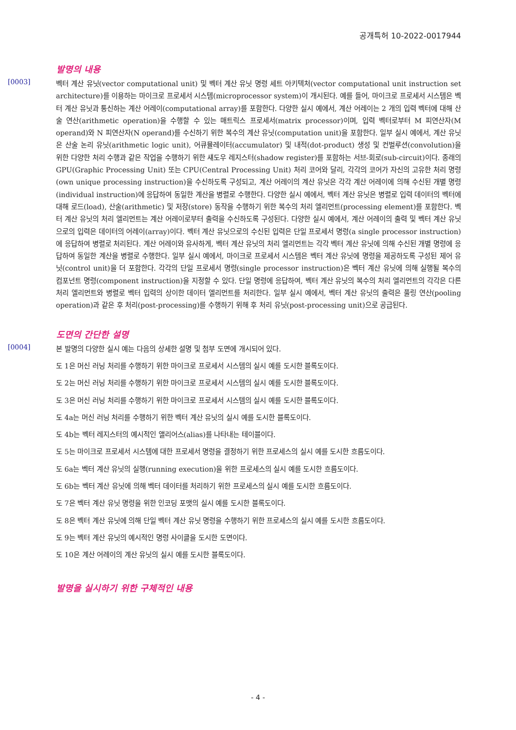공개특허 10-2022-0017944
발명의 내용
[0003]
벡터 계산 유닛(vector computational unit) 및 벡터 계산 유닛 명령 세트 아키텍처(vector computational unit instruction set architecture)를 이용하는 마이크로 프로세서 시스템(microprocessor system)이 개시된다. 예를 들어, 마이크로 프로세서 시스템은 벡터 계산 유닛과 통신하는 계산 어레이(computational array)를 포함한다. 다양한 실시 예에서, 계산 어레이는 2 개의 입력 벡터에 대해 산술 연산(arithmetic operation)을 수행할 수 있는 매트릭스 프로세서(matrix processor)이며, 입력 벡터로부터 M 피연산자(M operand)와 N 피연산자(N operand)를 수신하기 위한 복수의 계산 유닛(computation unit)을 포함한다. 일부 실시 예에서, 계산 유닛은 산술 논리 유닛(arithmetic logic unit), 어큐뮬레이터(accumulator) 및 내적(dot-product) 생성 및 컨벌루션(convolution)을 위한 다양한 처리 수행과 같은 작업을 수행하기 위한 섀도우 레지스터(shadow register)를 포함하는 서브-회로(sub-circuit)이다. 종래의 GPU(Graphic Processing Unit) 또는 CPU(Central Processing Unit) 처리 코어와 달리, 각각의 코어가 자신의 고유한 처리 명령(own unique processing instruction)을 수신하도록 구성되고, 계산 어레이의 계산 유닛은 각각 계산 어레이에 의해 수신된 개별 명령(individual instruction)에 응답하여 동일한 계산을 병렬로 수행한다. 다양한 실시 예에서, 벡터 계산 유닛은 병렬로 입력 데이터의 벡터에 대해 로드(load), 산술(arithmetic) 및 저장(store) 동작을 수행하기 위한 복수의 처리 엘리먼트(processing element)를 포함한다. 벡터 계산 유닛의 처리 엘리먼트는 계산 어레이로부터 출력을 수신하도록 구성된다. 다양한 실시 예에서, 계산 어레이의 출력 및 벡터 계산 유닛으로의 입력은 데이터의 어레이(array)이다. 벡터 계산 유닛으로의 수신된 입력은 단일 프로세서 명령(a single processor instruction)에 응답하여 병렬로 처리된다. 계산 어레이와 유사하게, 벡터 계산 유닛의 처리 엘리먼트는 각각 벡터 계산 유닛에 의해 수신된 개별 명령에 응답하여 동일한 계산을 병렬로 수행한다. 일부 실시 예에서, 마이크로 프로세서 시스템은 벡터 계산 유닛에 명령을 제공하도록 구성된 제어 유닛(control unit)을 더 포함한다. 각각의 단일 프로세서 명령(single processor instruction)은 벡터 계산 유닛에 의해 실행될 복수의 컴포넌트 명령(component instruction)을 지정할 수 있다. 단일 명령에 응답하여, 벡터 계산 유닛의 복수의 처리 엘리먼트의 각각은 다른 처리 엘리먼트와 병렬로 벡터 입력의 상이한 데이터 엘리먼트를 처리한다. 일부 실시 예에서, 벡터 계산 유닛의 출력은 풀링 연산(pooling operation)과 같은 후 처리(post-processing)를 수행하기 위해 후 처리 유닛(post-processing unit)으로 공급된다.
도면의 간단한 설명
[0004]
본 발명의 다양한 실시 예는 다음의 상세한 설명 및 첨부 도면에 개시되어 있다.
도 1은 머신 러닝 처리를 수행하기 위한 마이크로 프로세서 시스템의 실시 예를 도시한 블록도이다.
도 2는 머신 러닝 처리를 수행하기 위한 마이크로 프로세서 시스템의 실시 예를 도시한 블록도이다.
도 3은 머신 러닝 처리를 수행하기 위한 마이크로 프로세서 시스템의 실시 예를 도시한 블록도이다.
도 4a는 머신 러닝 처리를 수행하기 위한 벡터 계산 유닛의 실시 예를 도시한 블록도이다.
도 4b는 벡터 레지스터의 예시적인 앨리어스(alias)를 나타내는 테이블이다.
도 5는 마이크로 프로세서 시스템에 대한 프로세서 명령을 결정하기 위한 프로세스의 실시 예를 도시한 흐름도이다.
도 6a는 벡터 계산 유닛의 실행(running execution)을 위한 프로세스의 실시 예를 도시한 흐름도이다.
도 6b는 벡터 계산 유닛에 의해 벡터 데이터를 처리하기 위한 프로세스의 실시 예를 도시한 흐름도이다.
도 7은 벡터 계산 유닛 명령을 위한 인코딩 포맷의 실시 예를 도시한 블록도이다.
도 8은 벡터 계산 유닛에 의해 단일 벡터 계산 유닛 명령을 수행하기 위한 프로세스의 실시 예를 도시한 흐름도이다.
도 9는 벡터 계산 유닛의 예시적인 명령 사이클을 도시한 도면이다.
도 10은 계산 어레이의 계산 유닛의 실시 예를 도시한 블록도이다.
발명을 실시하기 위한 구체적인 내용
- 4 -